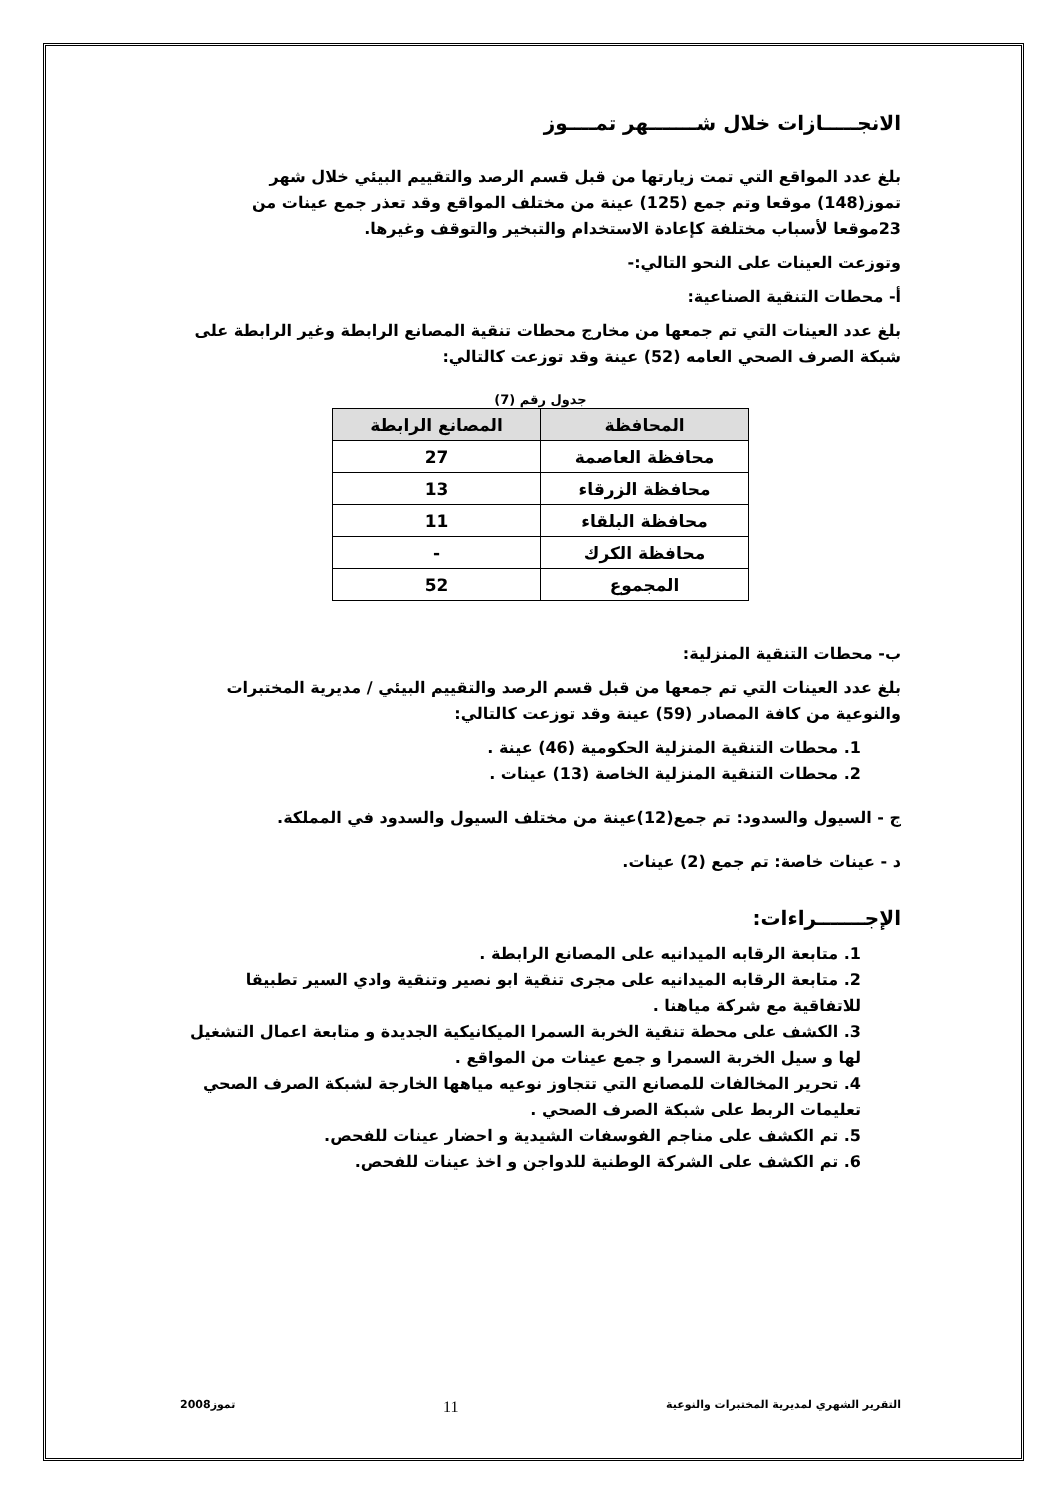الانجـــــازات خلال شـــــــهر تمــــوز
بلغ عدد المواقع التي تمت زيارتها من قبل قسم الرصد والتقييم البيئي خلال شهر تموز(148) موقعا وتم جمع (125) عينة من مختلف المواقع وقد تعذر جمع عينات من 23موقعا لأسباب مختلفة كإعادة الاستخدام والتبخير والتوقف وغيرها.
وتوزعت العينات على النحو التالي:-
أ- محطات التنقية الصناعية:
بلغ عدد العينات التي تم جمعها من مخارج محطات تنقية المصانع الرابطة وغير الرابطة على شبكة الصرف الصحي العامه (52) عينة وقد توزعت كالتالي:
جدول رقم (7)
| المحافظة | المصانع الرابطة |
| --- | --- |
| محافظة العاصمة | 27 |
| محافظة الزرقاء | 13 |
| محافظة البلقاء | 11 |
| محافظة الكرك | - |
| المجموع | 52 |
ب- محطات التنقية المنزلية:
بلغ عدد العينات التي تم جمعها من قبل قسم الرصد والتقييم البيئي / مديرية المختبرات والنوعية من كافة المصادر (59) عينة وقد توزعت كالتالي:
1. محطات التنقية المنزلية الحكومية (46) عينة .
2. محطات التنقية المنزلية الخاصة (13) عينات .
ج - السيول والسدود: تم جمع(12)عينة من مختلف السيول والسدود في المملكة.
د - عينات خاصة: تم جمع (2) عينات.
الإجـــــــراءات:
1. متابعة الرقابه الميدانيه على المصانع الرابطة .
2. متابعة الرقابه الميدانيه على مجرى تنقية ابو نصير وتنقية وادي السير تطبيقا للاتفاقية مع شركة مياهنا .
3. الكشف على محطة تنقية الخربة السمرا الميكانيكية الجديدة و متابعة اعمال التشغيل لها و سيل الخربة السمرا و جمع عينات من المواقع .
4. تحرير المخالفات للمصانع التي تتجاوز نوعيه مياهها الخارجة لشبكة الصرف الصحي تعليمات الربط على شبكة الصرف الصحي .
5. تم الكشف على مناجم الفوسفات الشيدية و احضار عينات للفحص.
6. تم الكشف على الشركة الوطنية للدواجن و اخذ عينات للفحص.
التقرير الشهري لمديرية المختبرات والنوعية 11 تموز2008